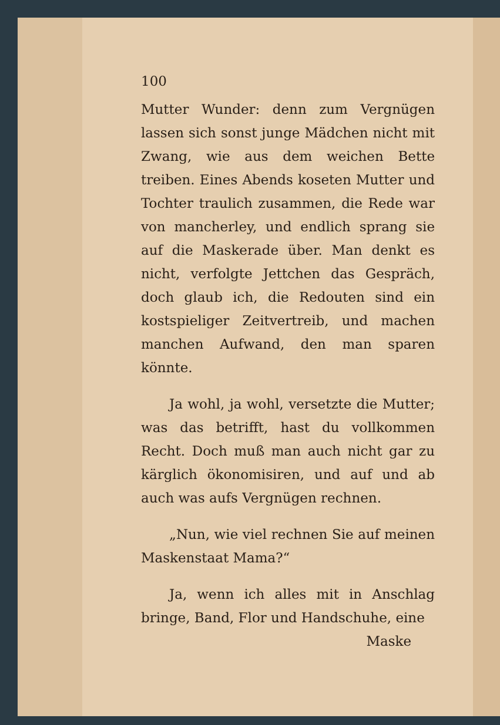100
Mutter Wunder: denn zum Vergnügen lassen sich sonst junge Mädchen nicht mit Zwang, wie aus dem weichen Bette treiben. Eines Abends koseten Mutter und Tochter traulich zusammen, die Rede war von mancherley, und endlich sprang sie auf die Maskerade über. Man denkt es nicht, verfolgte Jettchen das Gespräch, doch glaub ich, die Redouten sind ein kostspieliger Zeitvertreib, und machen manchen Aufwand, den man sparen könnte.
Ja wohl, ja wohl, versetzte die Mutter; was das betrifft, hast du vollkommen Recht. Doch muß man auch nicht gar zu kärglich ökonomisiren, und auf und ab auch was aufs Vergnügen rechnen.
„Nun, wie viel rechnen Sie auf meinen Maskenstaat Mama?“
Ja, wenn ich alles mit in Anschlag bringe, Band, Flor und Handschuhe, eine
Maske